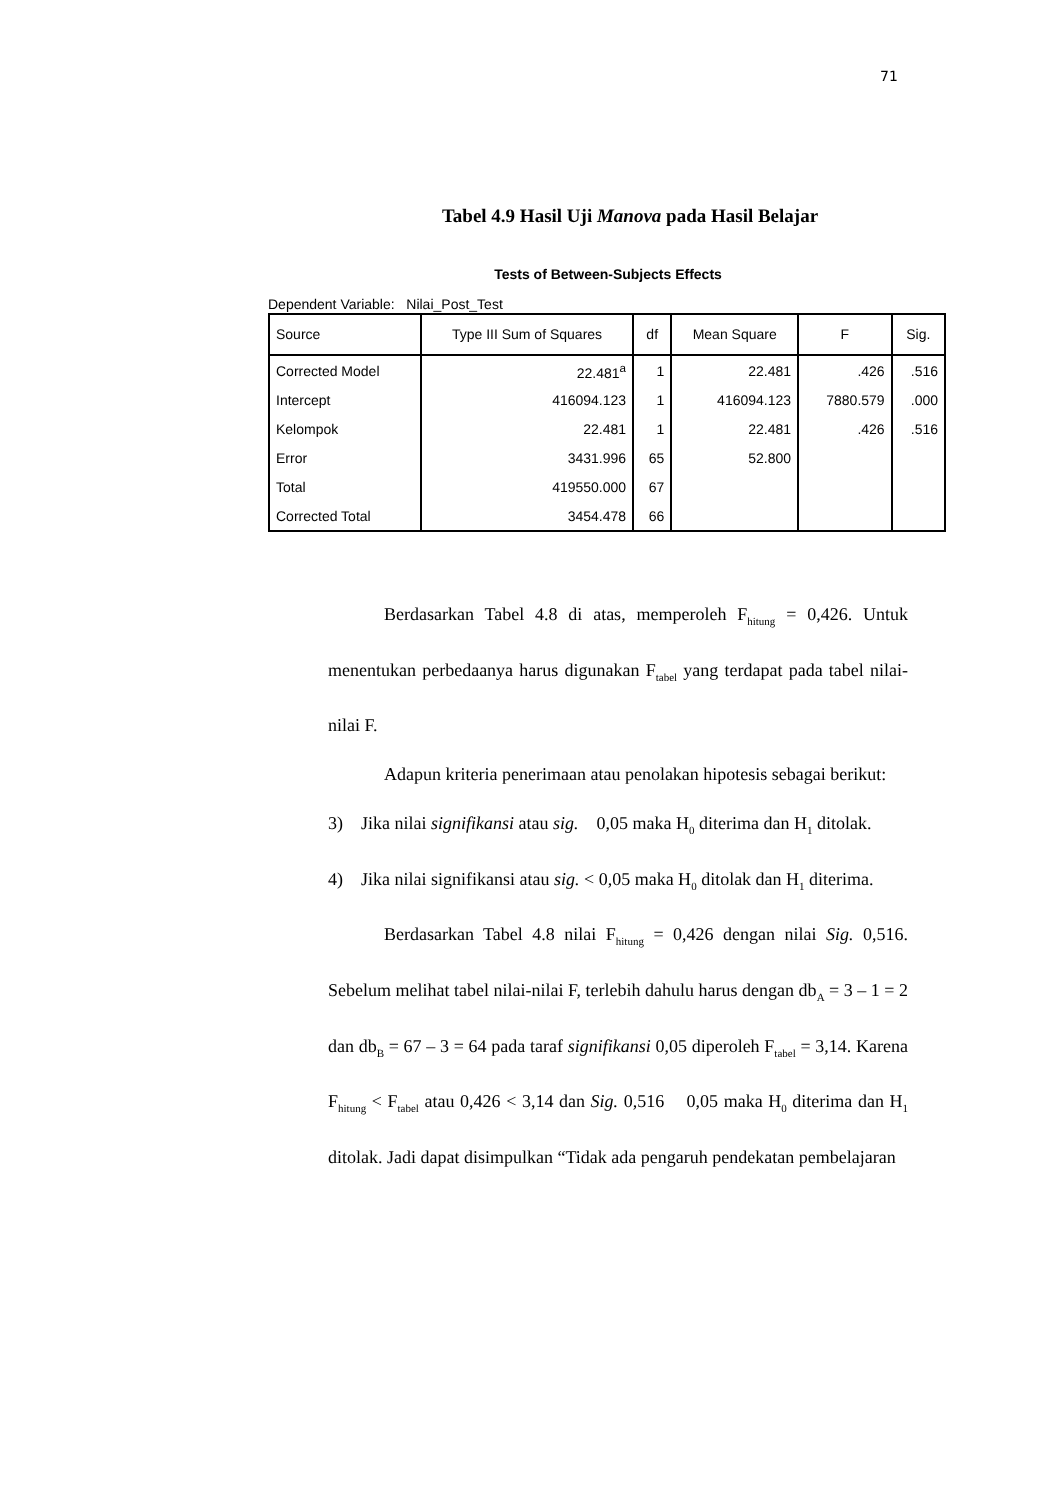71
Tabel 4.9 Hasil Uji Manova pada Hasil Belajar
Tests of Between-Subjects Effects
Dependent Variable: Nilai_Post_Test
| Source | Type III Sum of Squares | df | Mean Square | F | Sig. |
| --- | --- | --- | --- | --- | --- |
| Corrected Model | 22.481<sup>a</sup> | 1 | 22.481 | .426 | .516 |
| Intercept | 416094.123 | 1 | 416094.123 | 7880.579 | .000 |
| Kelompok | 22.481 | 1 | 22.481 | .426 | .516 |
| Error | 3431.996 | 65 | 52.800 | | |
| Total | 419550.000 | 67 | | | |
| Corrected Total | 3454.478 | 66 | | | |
Berdasarkan Tabel 4.8 di atas, memperoleh F<sub>hitung</sub> = 0,426. Untuk menentukan perbedaanya harus digunakan F<sub>tabel</sub> yang terdapat pada tabel nilai-nilai F.
Adapun kriteria penerimaan atau penolakan hipotesis sebagai berikut:
3) Jika nilai signifikansi atau sig. 0,05 maka H<sub>0</sub> diterima dan H<sub>1</sub> ditolak.
4) Jika nilai signifikansi atau sig. < 0,05 maka H<sub>0</sub> ditolak dan H<sub>1</sub> diterima.
Berdasarkan Tabel 4.8 nilai F<sub>hitung</sub> = 0,426 dengan nilai Sig. 0,516. Sebelum melihat tabel nilai-nilai F, terlebih dahulu harus dengan db<sub>A</sub> = 3 – 1 = 2 dan db<sub>B</sub> = 67 – 3 = 64 pada taraf signifikansi 0,05 diperoleh F<sub>tabel</sub> = 3,14. Karena F<sub>hitung</sub> < F<sub>tabel</sub> atau 0,426 < 3,14 dan Sig. 0,516 0,05 maka H<sub>0</sub> diterima dan H<sub>1</sub> ditolak. Jadi dapat disimpulkan “Tidak ada pengaruh pendekatan pembelajaran